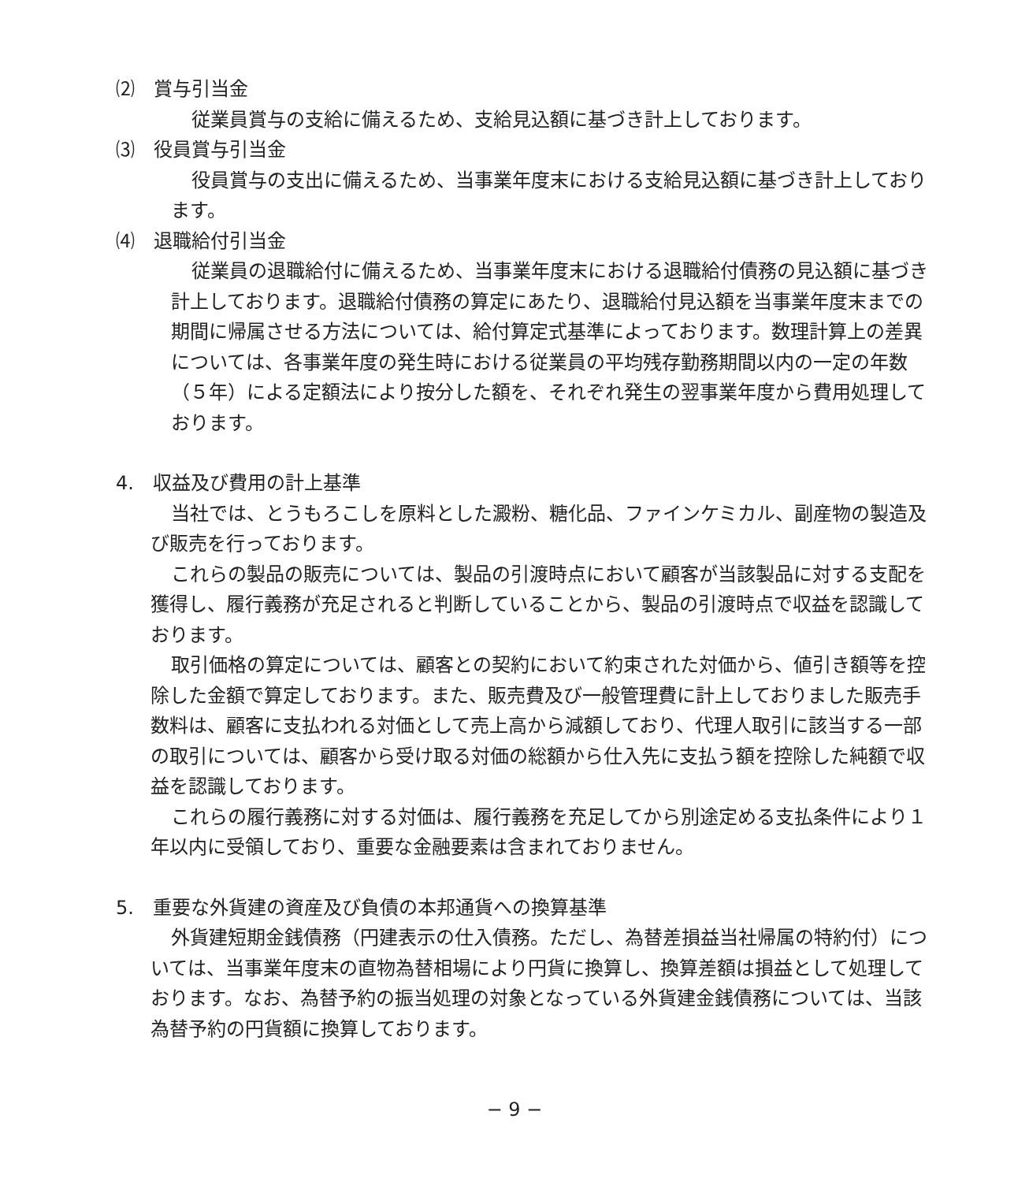⑵　賞与引当金
従業員賞与の支給に備えるため、支給見込額に基づき計上しております。
⑶　役員賞与引当金
役員賞与の支出に備えるため、当事業年度末における支給見込額に基づき計上しております。
⑷　退職給付引当金
従業員の退職給付に備えるため、当事業年度末における退職給付債務の見込額に基づき計上しております。退職給付債務の算定にあたり、退職給付見込額を当事業年度末までの期間に帰属させる方法については、給付算定式基準によっております。数理計算上の差異については、各事業年度の発生時における従業員の平均残存勤務期間以内の一定の年数（５年）による定額法により按分した額を、それぞれ発生の翌事業年度から費用処理しております。
4.　収益及び費用の計上基準
当社では、とうもろこしを原料とした澱粉、糖化品、ファインケミカル、副産物の製造及び販売を行っております。
これらの製品の販売については、製品の引渡時点において顧客が当該製品に対する支配を獲得し、履行義務が充足されると判断していることから、製品の引渡時点で収益を認識しております。
取引価格の算定については、顧客との契約において約束された対価から、値引き額等を控除した金額で算定しております。また、販売費及び一般管理費に計上しておりました販売手数料は、顧客に支払われる対価として売上高から減額しており、代理人取引に該当する一部の取引については、顧客から受け取る対価の総額から仕入先に支払う額を控除した純額で収益を認識しております。
これらの履行義務に対する対価は、履行義務を充足してから別途定める支払条件により１年以内に受領しており、重要な金融要素は含まれておりません。
5.　重要な外貨建の資産及び負債の本邦通貨への換算基準
外貨建短期金銭債務（円建表示の仕入債務。ただし、為替差損益当社帰属の特約付）については、当事業年度末の直物為替相場により円貨に換算し、換算差額は損益として処理しております。なお、為替予約の振当処理の対象となっている外貨建金銭債務については、当該為替予約の円貨額に換算しております。
− 9 −